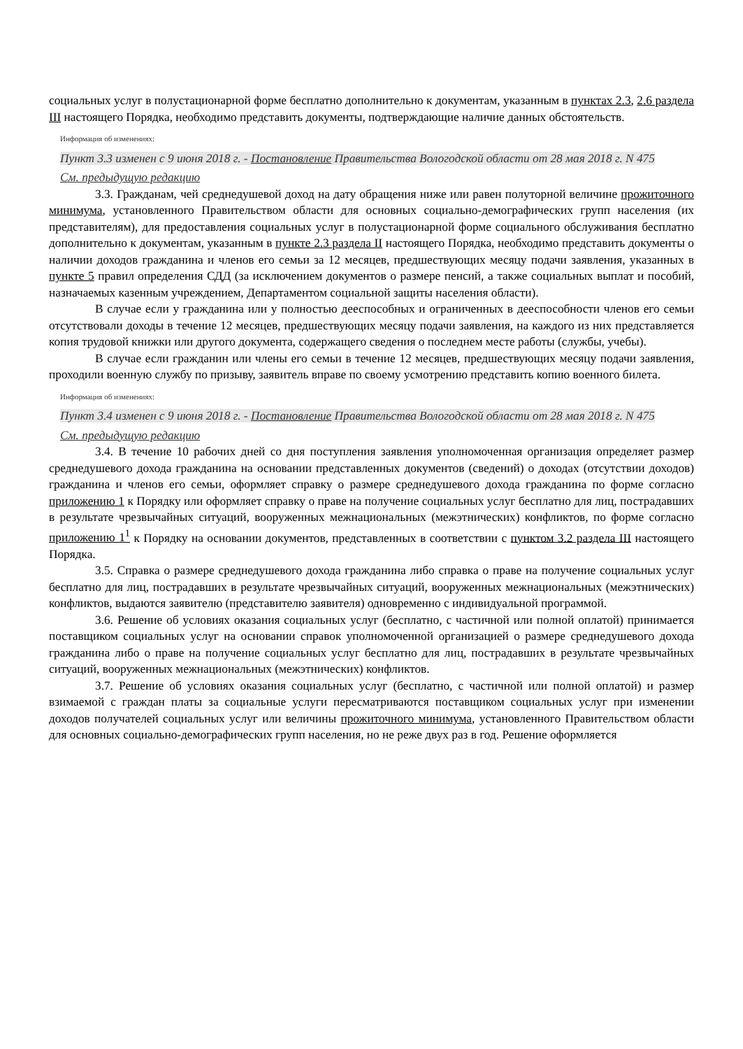социальных услуг в полустационарной форме бесплатно дополнительно к документам, указанным в пунктах 2.3, 2.6 раздела III настоящего Порядка, необходимо представить документы, подтверждающие наличие данных обстоятельств.
Информация об изменениях:
Пункт 3.3 изменен с 9 июня 2018 г. - Постановление Правительства Вологодской области от 28 мая 2018 г. N 475
См. предыдущую редакцию
3.3. Гражданам, чей среднедушевой доход на дату обращения ниже или равен полуторной величине прожиточного минимума, установленного Правительством области для основных социально-демографических групп населения (их представителям), для предоставления социальных услуг в полустационарной форме социального обслуживания бесплатно дополнительно к документам, указанным в пункте 2.3 раздела II настоящего Порядка, необходимо представить документы о наличии доходов гражданина и членов его семьи за 12 месяцев, предшествующих месяцу подачи заявления, указанных в пункте 5 правил определения СДД (за исключением документов о размере пенсий, а также социальных выплат и пособий, назначаемых казенным учреждением, Департаментом социальной защиты населения области).
В случае если у гражданина или у полностью дееспособных и ограниченных в дееспособности членов его семьи отсутствовали доходы в течение 12 месяцев, предшествующих месяцу подачи заявления, на каждого из них представляется копия трудовой книжки или другого документа, содержащего сведения о последнем месте работы (службы, учебы).
В случае если гражданин или члены его семьи в течение 12 месяцев, предшествующих месяцу подачи заявления, проходили военную службу по призыву, заявитель вправе по своему усмотрению представить копию военного билета.
Информация об изменениях:
Пункт 3.4 изменен с 9 июня 2018 г. - Постановление Правительства Вологодской области от 28 мая 2018 г. N 475
См. предыдущую редакцию
3.4. В течение 10 рабочих дней со дня поступления заявления уполномоченная организация определяет размер среднедушевого дохода гражданина на основании представленных документов (сведений) о доходах (отсутствии доходов) гражданина и членов его семьи, оформляет справку о размере среднедушевого дохода гражданина по форме согласно приложению 1 к Порядку или оформляет справку о праве на получение социальных услуг бесплатно для лиц, пострадавших в результате чрезвычайных ситуаций, вооруженных межнациональных (межэтнических) конфликтов, по форме согласно приложению 1<sup>1</sup> к Порядку на основании документов, представленных в соответствии с пунктом 3.2 раздела III настоящего Порядка.
3.5. Справка о размере среднедушевого дохода гражданина либо справка о праве на получение социальных услуг бесплатно для лиц, пострадавших в результате чрезвычайных ситуаций, вооруженных межнациональных (межэтнических) конфликтов, выдаются заявителю (представителю заявителя) одновременно с индивидуальной программой.
3.6. Решение об условиях оказания социальных услуг (бесплатно, с частичной или полной оплатой) принимается поставщиком социальных услуг на основании справок уполномоченной организацией о размере среднедушевого дохода гражданина либо о праве на получение социальных услуг бесплатно для лиц, пострадавших в результате чрезвычайных ситуаций, вооруженных межнациональных (межэтнических) конфликтов.
3.7. Решение об условиях оказания социальных услуг (бесплатно, с частичной или полной оплатой) и размер взимаемой с граждан платы за социальные услуги пересматриваются поставщиком социальных услуг при изменении доходов получателей социальных услуг или величины прожиточного минимума, установленного Правительством области для основных социально-демографических групп населения, но не реже двух раз в год. Решение оформляется